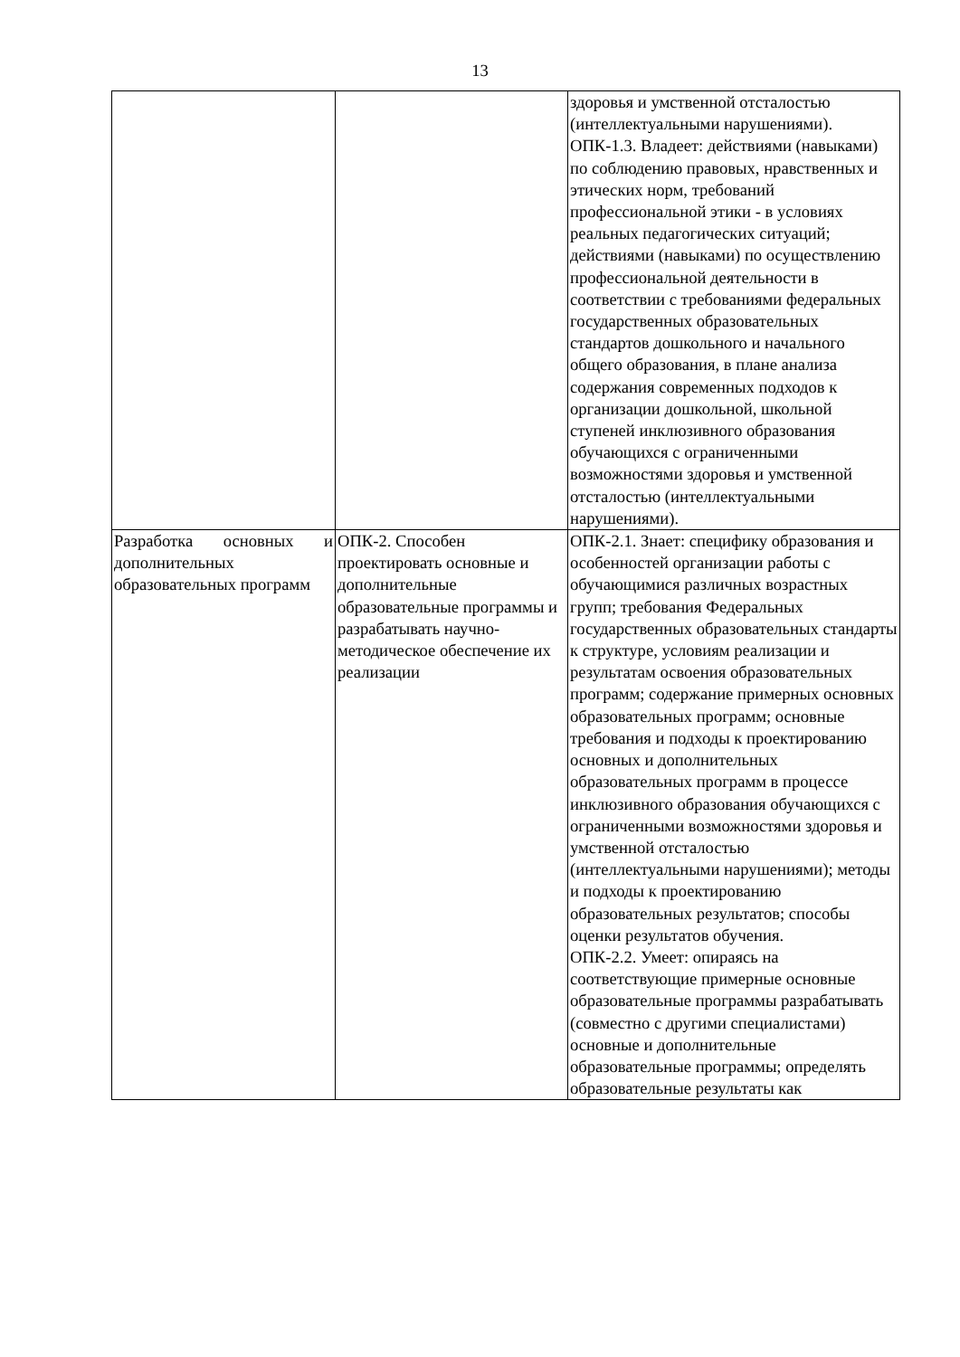13
| | | здоровья и умственной отсталостью (интеллектуальными нарушениями). ОПК-1.3. Владеет: действиями (навыками) по соблюдению правовых, нравственных и этических норм, требований профессиональной этики - в условиях реальных педагогических ситуаций; действиями (навыками) по осуществлению профессиональной деятельности в соответствии с требованиями федеральных государственных образовательных стандартов дошкольного и начального общего образования, в плане анализа содержания современных подходов к организации дошкольной, школьной ступеней инклюзивного образования обучающихся с ограниченными возможностями здоровья и умственной отсталостью (интеллектуальными нарушениями). |
| Разработка основных и дополнительных образовательных программ | ОПК-2. Способен проектировать основные и дополнительные образовательные программы и разрабатывать научно-методическое обеспечение их реализации | ОПК-2.1. Знает: специфику образования и особенностей организации работы с обучающимися различных возрастных групп; требования Федеральных государственных образовательных стандарты к структуре, условиям реализации и результатам освоения образовательных программ; содержание примерных основных образовательных программ; основные требования и подходы к проектированию основных и дополнительных образовательных программ в процессе инклюзивного образования обучающихся с ограниченными возможностями здоровья и умственной отсталостью (интеллектуальными нарушениями); методы и подходы к проектированию образовательных результатов; способы оценки результатов обучения. ОПК-2.2. Умеет: опираясь на соответствующие примерные основные образовательные программы разрабатывать (совместно с другими специалистами) основные и дополнительные образовательные программы; определять образовательные результаты как |